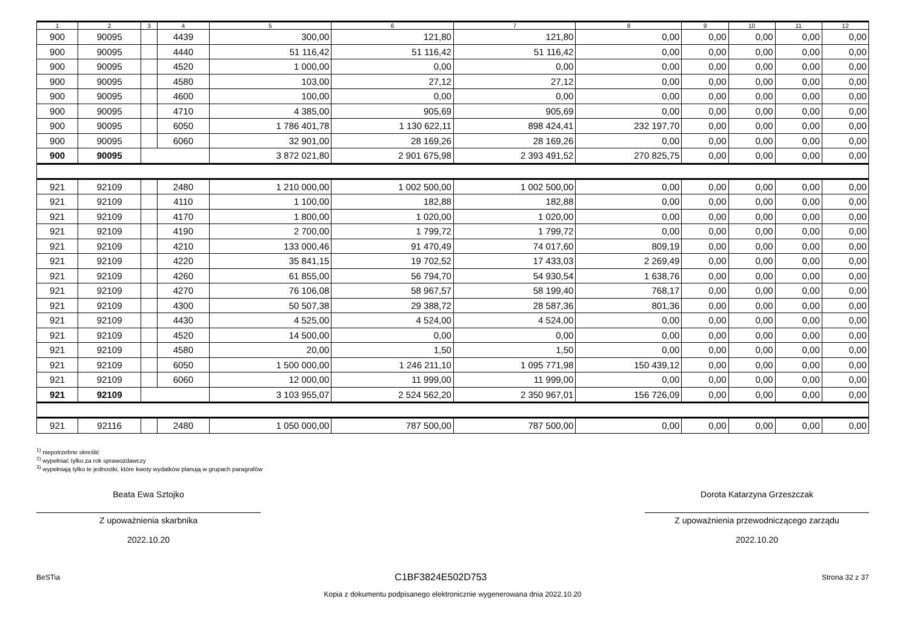| 1 | 2 | 3 | 4 | 5 | 6 | 7 | 8 | 9 | 10 | 11 | 12 |
| --- | --- | --- | --- | --- | --- | --- | --- | --- | --- | --- | --- |
| 900 | 90095 | | 4439 | 300,00 | 121,80 | 121,80 | 0,00 | 0,00 | 0,00 | 0,00 | 0,00 |
| 900 | 90095 | | 4440 | 51 116,42 | 51 116,42 | 51 116,42 | 0,00 | 0,00 | 0,00 | 0,00 | 0,00 |
| 900 | 90095 | | 4520 | 1 000,00 | 0,00 | 0,00 | 0,00 | 0,00 | 0,00 | 0,00 | 0,00 |
| 900 | 90095 | | 4580 | 103,00 | 27,12 | 27,12 | 0,00 | 0,00 | 0,00 | 0,00 | 0,00 |
| 900 | 90095 | | 4600 | 100,00 | 0,00 | 0,00 | 0,00 | 0,00 | 0,00 | 0,00 | 0,00 |
| 900 | 90095 | | 4710 | 4 385,00 | 905,69 | 905,69 | 0,00 | 0,00 | 0,00 | 0,00 | 0,00 |
| 900 | 90095 | | 6050 | 1 786 401,78 | 1 130 622,11 | 898 424,41 | 232 197,70 | 0,00 | 0,00 | 0,00 | 0,00 |
| 900 | 90095 | | 6060 | 32 901,00 | 28 169,26 | 28 169,26 | 0,00 | 0,00 | 0,00 | 0,00 | 0,00 |
| 900 | 90095 | | | 3 872 021,80 | 2 901 675,98 | 2 393 491,52 | 270 825,75 | 0,00 | 0,00 | 0,00 | 0,00 |
| 921 | 92109 | | 2480 | 1 210 000,00 | 1 002 500,00 | 1 002 500,00 | 0,00 | 0,00 | 0,00 | 0,00 | 0,00 |
| 921 | 92109 | | 4110 | 1 100,00 | 182,88 | 182,88 | 0,00 | 0,00 | 0,00 | 0,00 | 0,00 |
| 921 | 92109 | | 4170 | 1 800,00 | 1 020,00 | 1 020,00 | 0,00 | 0,00 | 0,00 | 0,00 | 0,00 |
| 921 | 92109 | | 4190 | 2 700,00 | 1 799,72 | 1 799,72 | 0,00 | 0,00 | 0,00 | 0,00 | 0,00 |
| 921 | 92109 | | 4210 | 133 000,46 | 91 470,49 | 74 017,60 | 809,19 | 0,00 | 0,00 | 0,00 | 0,00 |
| 921 | 92109 | | 4220 | 35 841,15 | 19 702,52 | 17 433,03 | 2 269,49 | 0,00 | 0,00 | 0,00 | 0,00 |
| 921 | 92109 | | 4260 | 61 855,00 | 56 794,70 | 54 930,54 | 1 638,76 | 0,00 | 0,00 | 0,00 | 0,00 |
| 921 | 92109 | | 4270 | 76 106,08 | 58 967,57 | 58 199,40 | 768,17 | 0,00 | 0,00 | 0,00 | 0,00 |
| 921 | 92109 | | 4300 | 50 507,38 | 29 388,72 | 28 587,36 | 801,36 | 0,00 | 0,00 | 0,00 | 0,00 |
| 921 | 92109 | | 4430 | 4 525,00 | 4 524,00 | 4 524,00 | 0,00 | 0,00 | 0,00 | 0,00 | 0,00 |
| 921 | 92109 | | 4520 | 14 500,00 | 0,00 | 0,00 | 0,00 | 0,00 | 0,00 | 0,00 | 0,00 |
| 921 | 92109 | | 4580 | 20,00 | 1,50 | 1,50 | 0,00 | 0,00 | 0,00 | 0,00 | 0,00 |
| 921 | 92109 | | 6050 | 1 500 000,00 | 1 246 211,10 | 1 095 771,98 | 150 439,12 | 0,00 | 0,00 | 0,00 | 0,00 |
| 921 | 92109 | | 6060 | 12 000,00 | 11 999,00 | 11 999,00 | 0,00 | 0,00 | 0,00 | 0,00 | 0,00 |
| 921 | 92109 | | | 3 103 955,07 | 2 524 562,20 | 2 350 967,01 | 156 726,09 | 0,00 | 0,00 | 0,00 | 0,00 |
| 921 | 92116 | | 2480 | 1 050 000,00 | 787 500,00 | 787 500,00 | 0,00 | 0,00 | 0,00 | 0,00 | 0,00 |
<sup>1)</sup> niepotrzebne skreślić
<sup>2)</sup> wypełniać tylko za rok sprawozdawczy
<sup>3)</sup> wypełniają tylko te jednostki, które kwoty wydatków planują w grupach paragrafów
Beata Ewa Sztojko
Z upoważnienia skarbnika
2022.10.20
Dorota Katarzyna Grzeszczak
Z upoważnienia przewodniczącego zarządu
2022.10.20
BeSTia C1BF3824E502D753 Strona 32 z 37
Kopia z dokumentu podpisanego elektronicznie wygenerowana dnia 2022.10.20